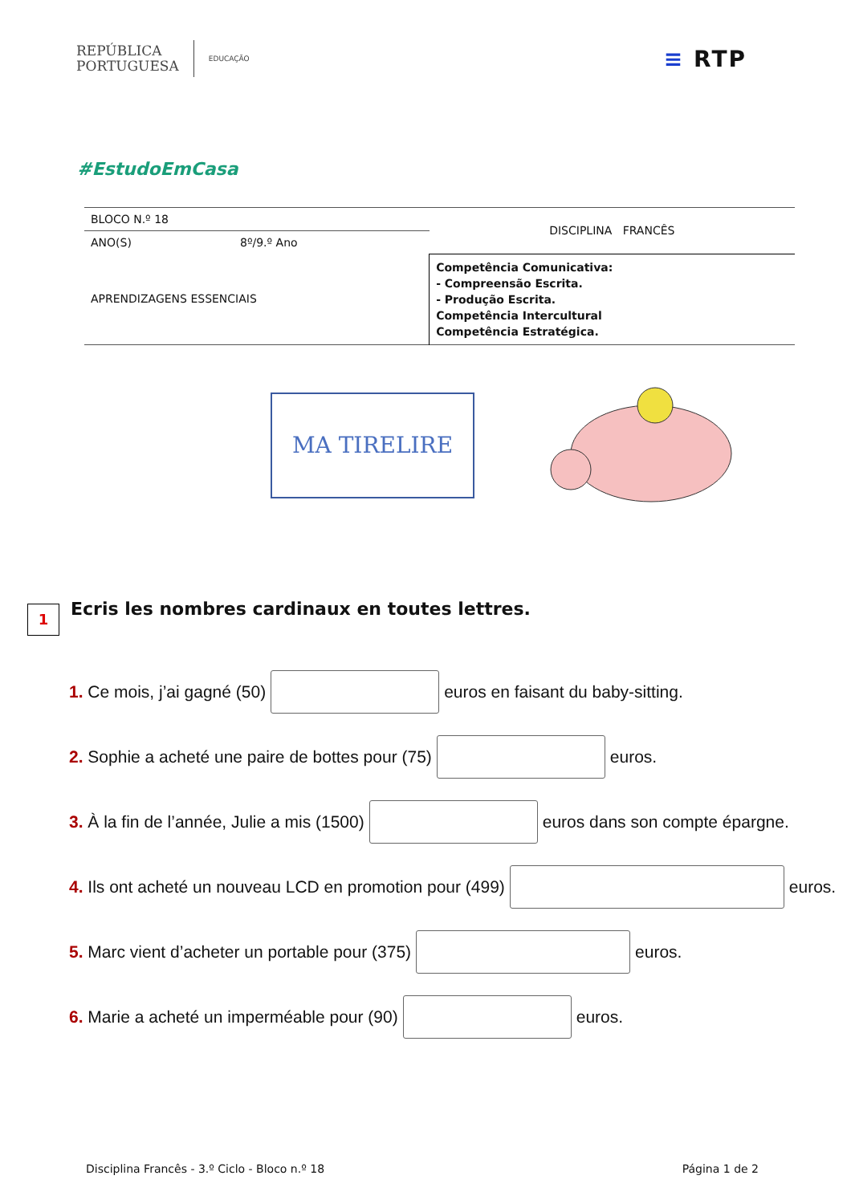REPÚBLICA
PORTUGUESA
EDUCAÇÃO
≡ RTP
#EstudoEmCasa
| BLOCO N.º 18 | | DISCIPLINA FRANCÊS |
| ANO(S) | 8º/9.º Ano | |
| APRENDIZAGENS ESSENCIAIS | | Competência Comunicativa: - Compreensão Escrita. - Produção Escrita. Competência Intercultural Competência Estratégica. |
MA TIRELIRE
1
Ecris les nombres cardinaux en toutes lettres.
1. Ce mois, j’ai gagné (50) euros en faisant du baby-sitting.
2. Sophie a acheté une paire de bottes pour (75) euros.
3. À la fin de l’année, Julie a mis (1500) euros dans son compte épargne.
4. Ils ont acheté un nouveau LCD en promotion pour (499) euros.
5. Marc vient d’acheter un portable pour (375) euros.
6. Marie a acheté un imperméable pour (90) euros.
Disciplina Francês - 3.º Ciclo - Bloco n.º 18 Página 1 de 2